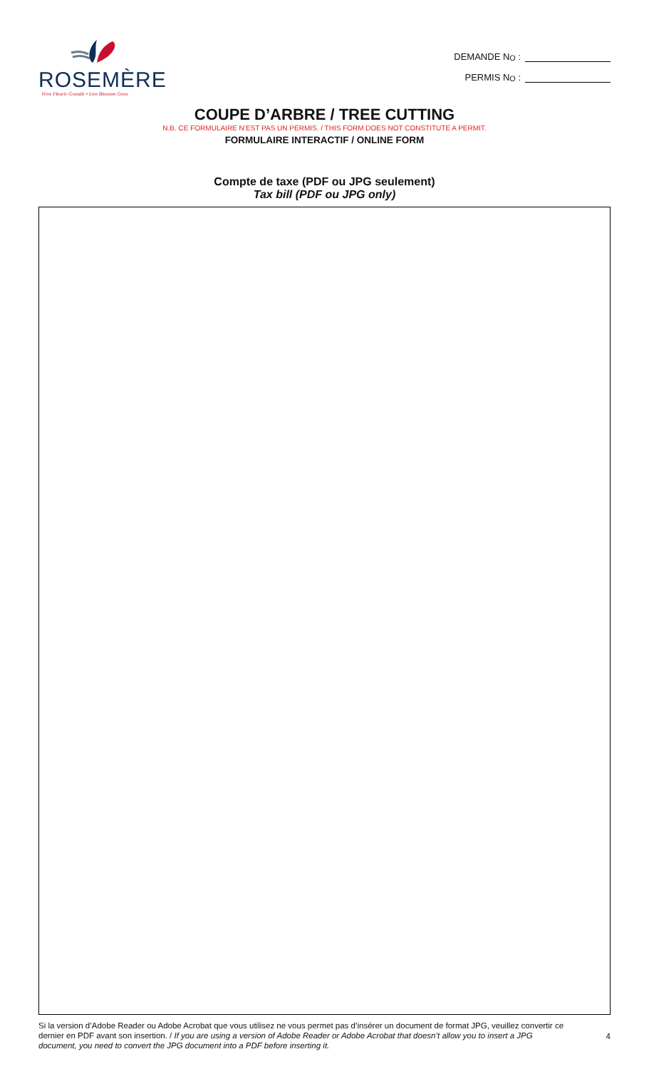ROSEMÈRE
Vivre Fleurir Grandir • Live Blossom Grow
DEMANDE N<sup>O</sup> :
PERMIS N<sup>O</sup> :
COUPE D’ARBRE / TREE CUTTING
N.B. CE FORMULAIRE N’EST PAS UN PERMIS. / THIS FORM DOES NOT CONSTITUTE A PERMIT.
FORMULAIRE INTERACTIF / ONLINE FORM
Compte de taxe (PDF ou JPG seulement)
Tax bill (PDF ou JPG only)
Si la version d’Adobe Reader ou Adobe Acrobat que vous utilisez ne vous permet pas d’insérer un document de format JPG, veuillez convertir ce dernier en PDF avant son insertion. / If you are using a version of Adobe Reader or Adobe Acrobat that doesn’t allow you to insert a JPG document, you need to convert the JPG document into a PDF before inserting it.
4